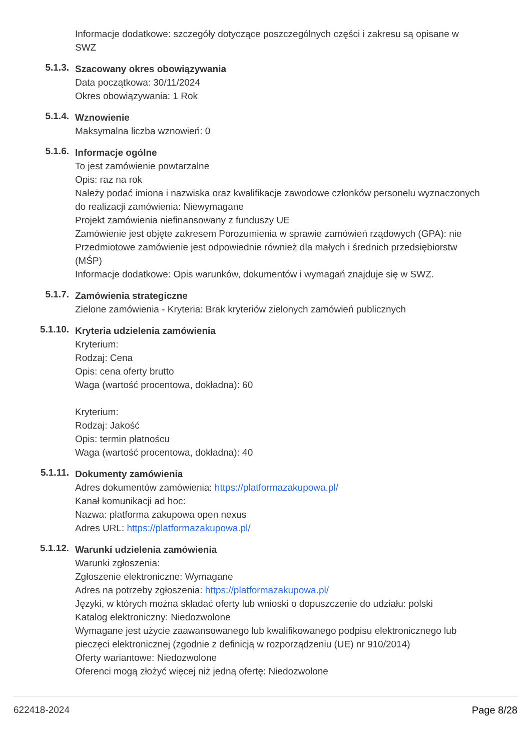Informacje dodatkowe: szczegóły dotyczące poszczególnych części i zakresu są opisane w SWZ
5.1.3.
Szacowany okres obowiązywania
Data początkowa: 30/11/2024
Okres obowiązywania: 1 Rok
5.1.4.
Wznowienie
Maksymalna liczba wznowień: 0
5.1.6.
Informacje ogólne
To jest zamówienie powtarzalne
Opis: raz na rok
Należy podać imiona i nazwiska oraz kwalifikacje zawodowe członków personelu wyznaczonych do realizacji zamówienia: Niewymagane
Projekt zamówienia niefinansowany z funduszy UE
Zamówienie jest objęte zakresem Porozumienia w sprawie zamówień rządowych (GPA): nie
Przedmiotowe zamówienie jest odpowiednie również dla małych i średnich przedsiębiorstw (MŚP)
Informacje dodatkowe: Opis warunków, dokumentów i wymagań znajduje się w SWZ.
5.1.7.
Zamówienia strategiczne
Zielone zamówienia - Kryteria: Brak kryteriów zielonych zamówień publicznych
5.1.10.
Kryteria udzielenia zamówienia
Kryterium:
Rodzaj: Cena
Opis: cena oferty brutto
Waga (wartość procentowa, dokładna): 60
Kryterium:
Rodzaj: Jakość
Opis: termin płatnoścu
Waga (wartość procentowa, dokładna): 40
5.1.11.
Dokumenty zamówienia
Adres dokumentów zamówienia: https://platformazakupowa.pl/
Kanał komunikacji ad hoc:
Nazwa: platforma zakupowa open nexus
Adres URL: https://platformazakupowa.pl/
5.1.12.
Warunki udzielenia zamówienia
Warunki zgłoszenia:
Zgłoszenie elektroniczne: Wymagane
Adres na potrzeby zgłoszenia: https://platformazakupowa.pl/
Języki, w których można składać oferty lub wnioski o dopuszczenie do udziału: polski
Katalog elektroniczny: Niedozwolone
Wymagane jest użycie zaawansowanego lub kwalifikowanego podpisu elektronicznego lub pieczęci elektronicznej (zgodnie z definicją w rozporządzeniu (UE) nr 910/2014)
Oferty wariantowe: Niedozwolone
Oferenci mogą złożyć więcej niż jedną ofertę: Niedozwolone
622418-2024 Page 8/28